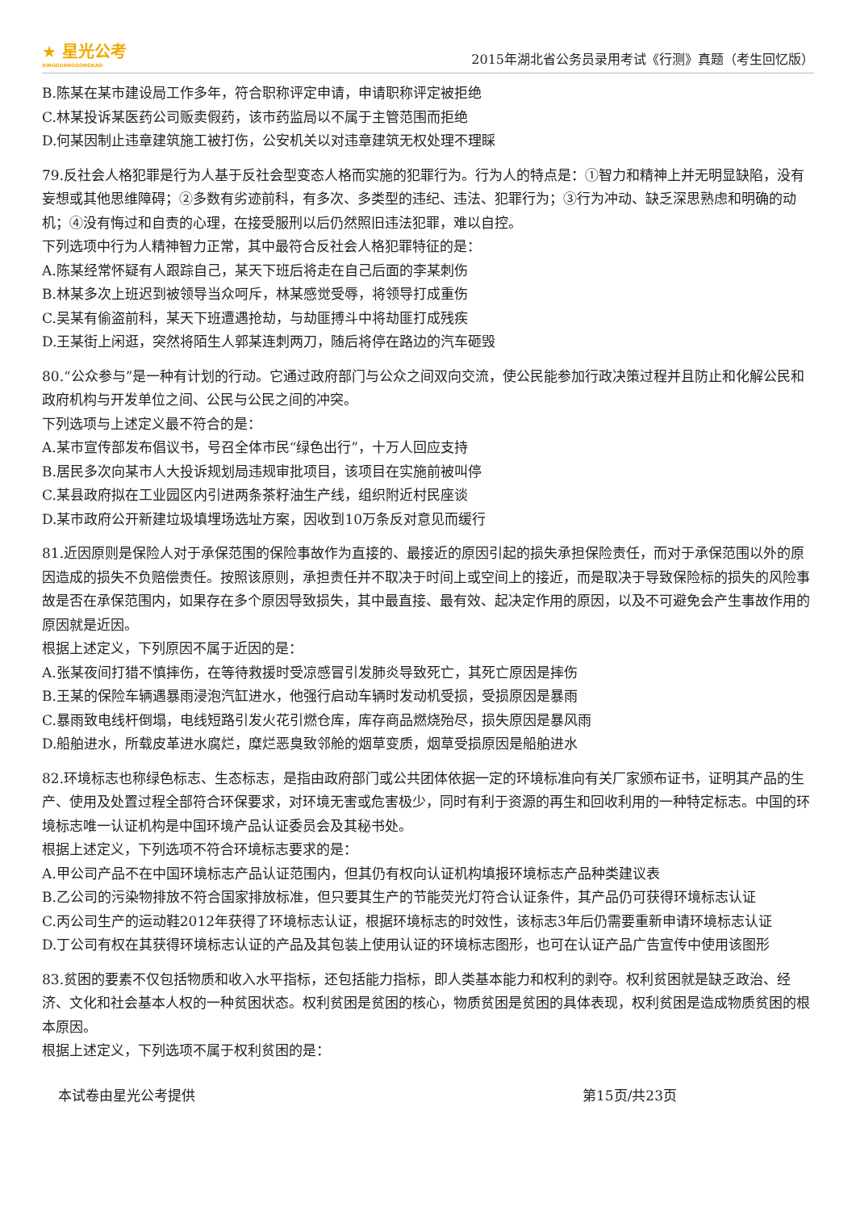★ 星光公考
XINGGUANGGONGKAO
2015年湖北省公务员录用考试《行测》真题（考生回忆版）
B.陈某在某市建设局工作多年，符合职称评定申请，申请职称评定被拒绝
C.林某投诉某医药公司贩卖假药，该市药监局以不属于主管范围而拒绝
D.何某因制止违章建筑施工被打伤，公安机关以对违章建筑无权处理不理睬
79.反社会人格犯罪是行为人基于反社会型变态人格而实施的犯罪行为。行为人的特点是：①智力和精神上并无明显缺陷，没有妄想或其他思维障碍；②多数有劣迹前科，有多次、多类型的违纪、违法、犯罪行为；③行为冲动、缺乏深思熟虑和明确的动机；④没有悔过和自责的心理，在接受服刑以后仍然照旧违法犯罪，难以自控。
下列选项中行为人精神智力正常，其中最符合反社会人格犯罪特征的是：
A.陈某经常怀疑有人跟踪自己，某天下班后将走在自己后面的李某刺伤
B.林某多次上班迟到被领导当众呵斥，林某感觉受辱，将领导打成重伤
C.吴某有偷盗前科，某天下班遭遇抢劫，与劫匪搏斗中将劫匪打成残疾
D.王某街上闲逛，突然将陌生人郭某连刺两刀，随后将停在路边的汽车砸毁
80.“公众参与”是一种有计划的行动。它通过政府部门与公众之间双向交流，使公民能参加行政决策过程并且防止和化解公民和政府机构与开发单位之间、公民与公民之间的冲突。
下列选项与上述定义最不符合的是：
A.某市宣传部发布倡议书，号召全体市民“绿色出行”，十万人回应支持
B.居民多次向某市人大投诉规划局违规审批项目，该项目在实施前被叫停
C.某县政府拟在工业园区内引进两条茶籽油生产线，组织附近村民座谈
D.某市政府公开新建垃圾填埋场选址方案，因收到10万条反对意见而缓行
81.近因原则是保险人对于承保范围的保险事故作为直接的、最接近的原因引起的损失承担保险责任，而对于承保范围以外的原因造成的损失不负赔偿责任。按照该原则，承担责任并不取决于时间上或空间上的接近，而是取决于导致保险标的损失的风险事故是否在承保范围内，如果存在多个原因导致损失，其中最直接、最有效、起决定作用的原因，以及不可避免会产生事故作用的原因就是近因。
根据上述定义，下列原因不属于近因的是：
A.张某夜间打猎不慎摔伤，在等待救援时受凉感冒引发肺炎导致死亡，其死亡原因是摔伤
B.王某的保险车辆遇暴雨浸泡汽缸进水，他强行启动车辆时发动机受损，受损原因是暴雨
C.暴雨致电线杆倒塌，电线短路引发火花引燃仓库，库存商品燃烧殆尽，损失原因是暴风雨
D.船舶进水，所载皮革进水腐烂，糜烂恶臭致邻舱的烟草变质，烟草受损原因是船舶进水
82.环境标志也称绿色标志、生态标志，是指由政府部门或公共团体依据一定的环境标准向有关厂家颁布证书，证明其产品的生产、使用及处置过程全部符合环保要求，对环境无害或危害极少，同时有利于资源的再生和回收利用的一种特定标志。中国的环境标志唯一认证机构是中国环境产品认证委员会及其秘书处。
根据上述定义，下列选项不符合环境标志要求的是：
A.甲公司产品不在中国环境标志产品认证范围内，但其仍有权向认证机构填报环境标志产品种类建议表
B.乙公司的污染物排放不符合国家排放标准，但只要其生产的节能荧光灯符合认证条件，其产品仍可获得环境标志认证
C.丙公司生产的运动鞋2012年获得了环境标志认证，根据环境标志的时效性，该标志3年后仍需要重新申请环境标志认证
D.丁公司有权在其获得环境标志认证的产品及其包装上使用认证的环境标志图形，也可在认证产品广告宣传中使用该图形
83.贫困的要素不仅包括物质和收入水平指标，还包括能力指标，即人类基本能力和权利的剥夺。权利贫困就是缺乏政治、经济、文化和社会基本人权的一种贫困状态。权利贫困是贫困的核心，物质贫困是贫困的具体表现，权利贫困是造成物质贫困的根本原因。
根据上述定义，下列选项不属于权利贫困的是：
本试卷由星光公考提供 第15页/共23页